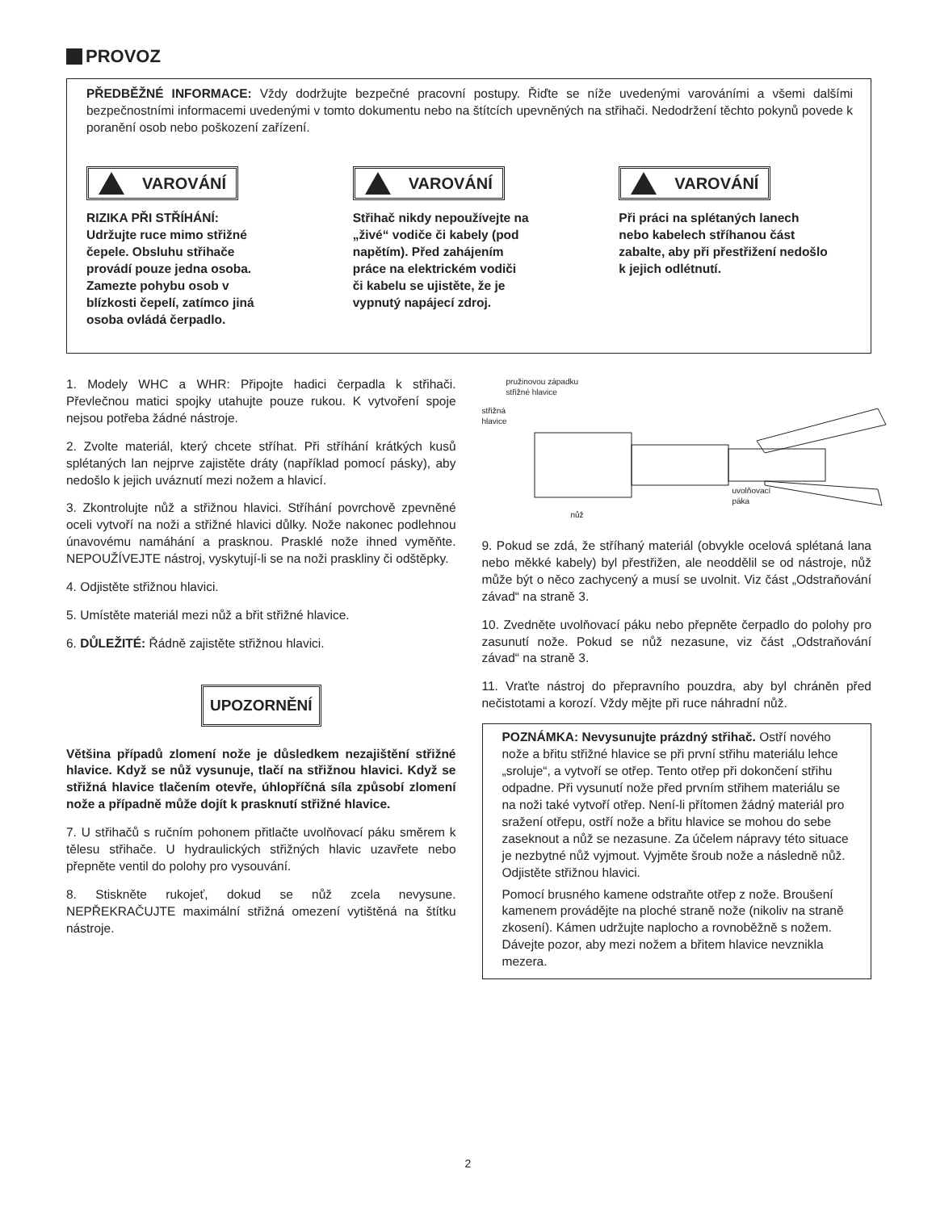PROVOZ
PŘEDBĚŽNÉ INFORMACE: Vždy dodržujte bezpečné pracovní postupy. Řiďte se níže uvedenými varováními a všemi dalšími bezpečnostními informacemi uvedenými v tomto dokumentu nebo na štítcích upevněných na střihači. Nedodržení těchto pokynů povede k poranění osob nebo poškození zařízení.
VAROVÁNÍ
RIZIKA PŘI STŘÍHÁNÍ:
Udržujte ruce mimo střižné
čepele. Obsluhu střihače
provádí pouze jedna osoba.
Zamezte pohybu osob v
blízkosti čepelí, zatímco jiná
osoba ovládá čerpadlo.
VAROVÁNÍ
Střihač nikdy nepoužívejte na
„živé“ vodiče či kabely (pod
napětím). Před zahájením
práce na elektrickém vodiči
či kabelu se ujistěte, že je
vypnutý napájecí zdroj.
VAROVÁNÍ
Při práci na splétaných lanech
nebo kabelech stříhanou část
zabalte, aby při přestřižení nedošlo
k jejich odlétnutí.
1. Modely WHC a WHR: Připojte hadici čerpadla k střihači. Převlečnou matici spojky utahujte pouze rukou. K vytvoření spoje nejsou potřeba žádné nástroje.
2. Zvolte materiál, který chcete stříhat. Při stříhání krátkých kusů splétaných lan nejprve zajistěte dráty (například pomocí pásky), aby nedošlo k jejich uváznutí mezi nožem a hlavicí.
3. Zkontrolujte nůž a střižnou hlavici. Stříhání povrchově zpevněné oceli vytvoří na noži a střižné hlavici důlky. Nože nakonec podlehnou únavovému namáhání a prasknou. Prasklé nože ihned vyměňte. NEPOUŽÍVEJTE nástroj, vyskytují-li se na noži praskliny či odštěpky.
4. Odjistěte střižnou hlavici.
5. Umístěte materiál mezi nůž a břit střižné hlavice.
6. DŮLEŽITÉ: Řádně zajistěte střižnou hlavici.
UPOZORNĚNÍ
Většina případů zlomení nože je důsledkem nezajištění střižné hlavice. Když se nůž vysunuje, tlačí na střižnou hlavici. Když se střižná hlavice tlačením otevře, úhlopříčná síla způsobí zlomení nože a případně může dojít k prasknutí střižné hlavice.
7. U střihačů s ručním pohonem přitlačte uvolňovací páku směrem k tělesu střihače. U hydraulických střižných hlavic uzavřete nebo přepněte ventil do polohy pro vysouvání.
8. Stiskněte rukojeť, dokud se nůž zcela nevysune. NEPŘEKRAČUJTE maximální střižná omezení vytištěná na štítku nástroje.
pružinovou západku
střižné hlavice
střižná
hlavice
nůž
uvolňovací
páka
9. Pokud se zdá, že stříhaný materiál (obvykle ocelová splétaná lana nebo měkké kabely) byl přestřižen, ale neoddělil se od nástroje, nůž může být o něco zachycený a musí se uvolnit. Viz část „Odstraňování závad“ na straně 3.
10. Zvedněte uvolňovací páku nebo přepněte čerpadlo do polohy pro zasunutí nože. Pokud se nůž nezasune, viz část „Odstraňování závad“ na straně 3.
11. Vraťte nástroj do přepravního pouzdra, aby byl chráněn před nečistotami a korozí. Vždy mějte při ruce náhradní nůž.
POZNÁMKA: Nevysunujte prázdný střihač. Ostří nového nože a břitu střižné hlavice se při první střihu materiálu lehce „sroluje“, a vytvoří se otřep. Tento otřep při dokončení střihu odpadne. Při vysunutí nože před prvním střihem materiálu se na noži také vytvoří otřep. Není-li přítomen žádný materiál pro sražení otřepu, ostří nože a břitu hlavice se mohou do sebe zaseknout a nůž se nezasune. Za účelem nápravy této situace je nezbytné nůž vyjmout. Vyjměte šroub nože a následně nůž. Odjistěte střižnou hlavici.
Pomocí brusného kamene odstraňte otřep z nože. Broušení kamenem provádějte na ploché straně nože (nikoliv na straně zkosení). Kámen udržujte naplocho a rovnoběžně s nožem. Dávejte pozor, aby mezi nožem a břitem hlavice nevznikla mezera.
2